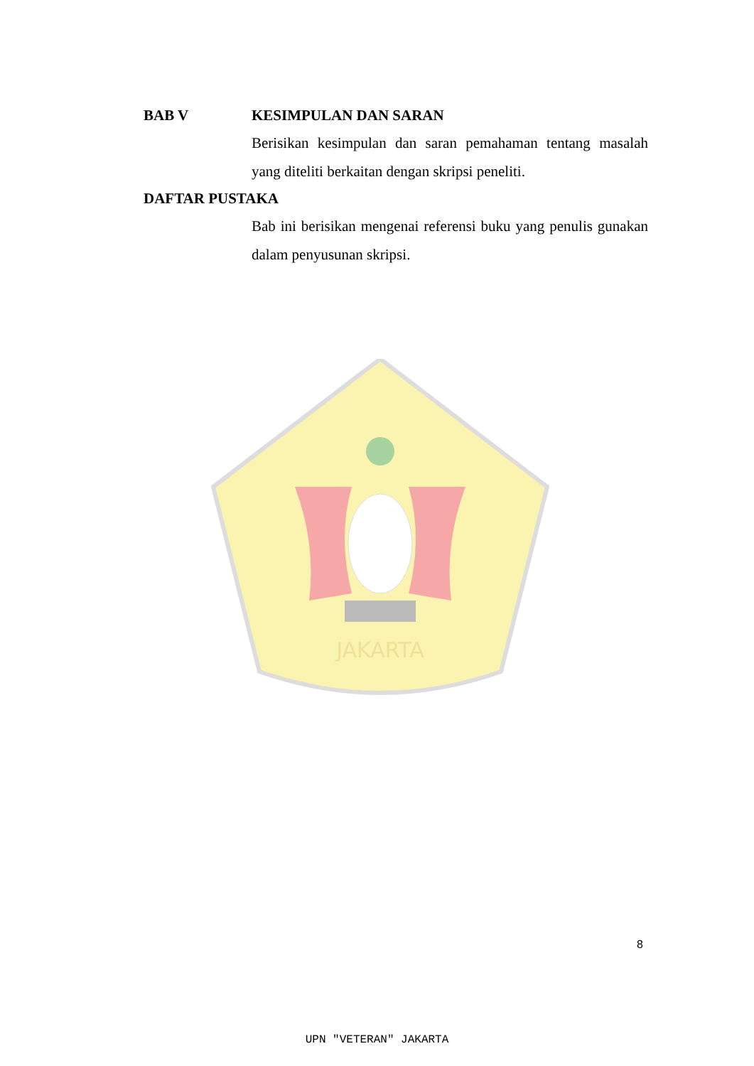JAKARTA
BAB V KESIMPULAN DAN SARAN
Berisikan kesimpulan dan saran pemahaman tentang masalah yang diteliti berkaitan dengan skripsi peneliti.
DAFTAR PUSTAKA
Bab ini berisikan mengenai referensi buku yang penulis gunakan dalam penyusunan skripsi.
8
UPN "VETERAN" JAKARTA